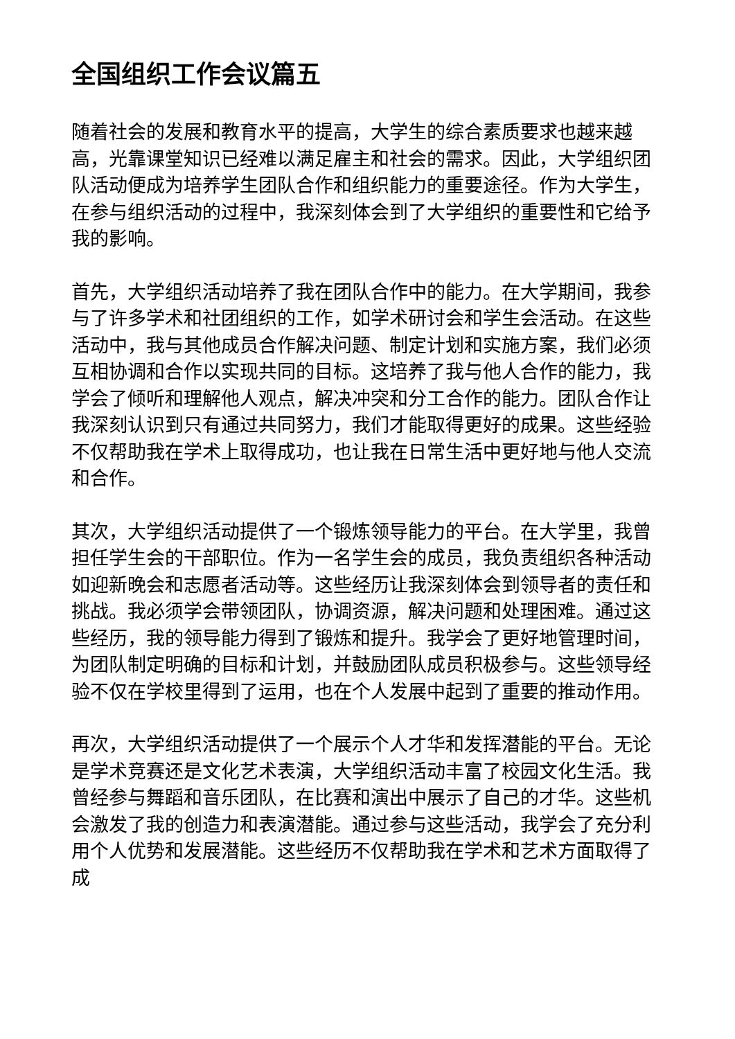全国组织工作会议篇五
随着社会的发展和教育水平的提高，大学生的综合素质要求也越来越高，光靠课堂知识已经难以满足雇主和社会的需求。因此，大学组织团队活动便成为培养学生团队合作和组织能力的重要途径。作为大学生，在参与组织活动的过程中，我深刻体会到了大学组织的重要性和它给予我的影响。
首先，大学组织活动培养了我在团队合作中的能力。在大学期间，我参与了许多学术和社团组织的工作，如学术研讨会和学生会活动。在这些活动中，我与其他成员合作解决问题、制定计划和实施方案，我们必须互相协调和合作以实现共同的目标。这培养了我与他人合作的能力，我学会了倾听和理解他人观点，解决冲突和分工合作的能力。团队合作让我深刻认识到只有通过共同努力，我们才能取得更好的成果。这些经验不仅帮助我在学术上取得成功，也让我在日常生活中更好地与他人交流和合作。
其次，大学组织活动提供了一个锻炼领导能力的平台。在大学里，我曾担任学生会的干部职位。作为一名学生会的成员，我负责组织各种活动如迎新晚会和志愿者活动等。这些经历让我深刻体会到领导者的责任和挑战。我必须学会带领团队，协调资源，解决问题和处理困难。通过这些经历，我的领导能力得到了锻炼和提升。我学会了更好地管理时间，为团队制定明确的目标和计划，并鼓励团队成员积极参与。这些领导经验不仅在学校里得到了运用，也在个人发展中起到了重要的推动作用。
再次，大学组织活动提供了一个展示个人才华和发挥潜能的平台。无论是学术竞赛还是文化艺术表演，大学组织活动丰富了校园文化生活。我曾经参与舞蹈和音乐团队，在比赛和演出中展示了自己的才华。这些机会激发了我的创造力和表演潜能。通过参与这些活动，我学会了充分利用个人优势和发展潜能。这些经历不仅帮助我在学术和艺术方面取得了成